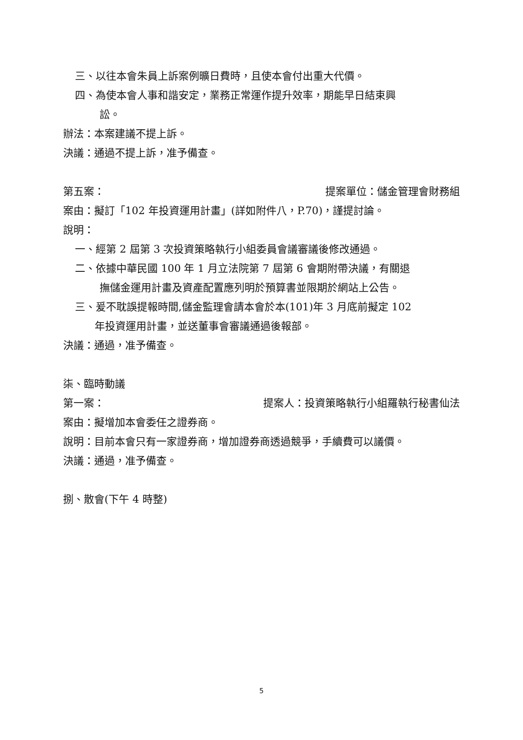三、以往本會朱員上訴案例曠日費時，且使本會付出重大代價。
四、為使本會人事和諧安定，業務正常運作提升效率，期能早日結束興
訟。
辦法：本案建議不提上訴。
決議：通過不提上訴，准予備查。
第五案： 提案單位：儲金管理會財務組
案由：擬訂「102 年投資運用計畫」(詳如附件八，P.70)，謹提討論。
說明：
一、經第 2 屆第 3 次投資策略執行小組委員會議審議後修改通過。
二、依據中華民國 100 年 1 月立法院第 7 屆第 6 會期附帶決議，有關退
撫儲金運用計畫及資產配置應列明於預算書並限期於網站上公告。
三、爰不耽誤提報時間,儲金監理會請本會於本(101)年 3 月底前擬定 102
年投資運用計畫，並送董事會審議通過後報部。
決議：通過，准予備查。
柒、臨時動議
第一案： 提案人：投資策略執行小組羅執行秘書仙法
案由：擬增加本會委任之證券商。
說明：目前本會只有一家證券商，增加證券商透過競爭，手續費可以議價。
決議：通過，准予備查。
捌、散會(下午 4 時整)
5